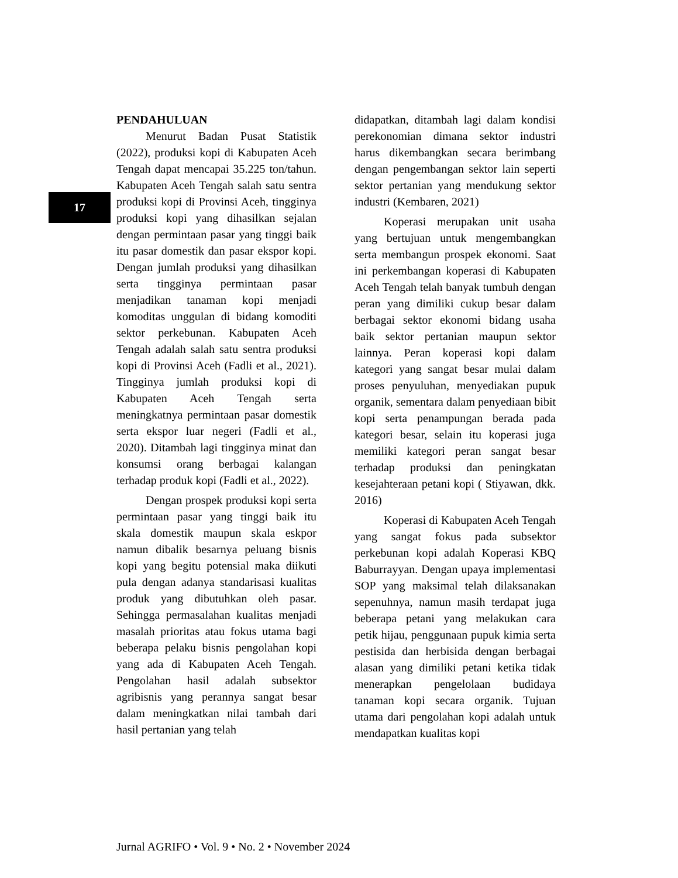17
PENDAHULUAN
Menurut Badan Pusat Statistik (2022), produksi kopi di Kabupaten Aceh Tengah dapat mencapai 35.225 ton/tahun. Kabupaten Aceh Tengah salah satu sentra produksi kopi di Provinsi Aceh, tingginya produksi kopi yang dihasilkan sejalan dengan permintaan pasar yang tinggi baik itu pasar domestik dan pasar ekspor kopi. Dengan jumlah produksi yang dihasilkan serta tingginya permintaan pasar menjadikan tanaman kopi menjadi komoditas unggulan di bidang komoditi sektor perkebunan. Kabupaten Aceh Tengah adalah salah satu sentra produksi kopi di Provinsi Aceh (Fadli et al., 2021). Tingginya jumlah produksi kopi di Kabupaten Aceh Tengah serta meningkatnya permintaan pasar domestik serta ekspor luar negeri (Fadli et al., 2020). Ditambah lagi tingginya minat dan konsumsi orang berbagai kalangan terhadap produk kopi (Fadli et al., 2022).
Dengan prospek produksi kopi serta permintaan pasar yang tinggi baik itu skala domestik maupun skala eskpor namun dibalik besarnya peluang bisnis kopi yang begitu potensial maka diikuti pula dengan adanya standarisasi kualitas produk yang dibutuhkan oleh pasar. Sehingga permasalahan kualitas menjadi masalah prioritas atau fokus utama bagi beberapa pelaku bisnis pengolahan kopi yang ada di Kabupaten Aceh Tengah. Pengolahan hasil adalah subsektor agribisnis yang perannya sangat besar dalam meningkatkan nilai tambah dari hasil pertanian yang telah
didapatkan, ditambah lagi dalam kondisi perekonomian dimana sektor industri harus dikembangkan secara berimbang dengan pengembangan sektor lain seperti sektor pertanian yang mendukung sektor industri (Kembaren, 2021)
Koperasi merupakan unit usaha yang bertujuan untuk mengembangkan serta membangun prospek ekonomi. Saat ini perkembangan koperasi di Kabupaten Aceh Tengah telah banyak tumbuh dengan peran yang dimiliki cukup besar dalam berbagai sektor ekonomi bidang usaha baik sektor pertanian maupun sektor lainnya. Peran koperasi kopi dalam kategori yang sangat besar mulai dalam proses penyuluhan, menyediakan pupuk organik, sementara dalam penyediaan bibit kopi serta penampungan berada pada kategori besar, selain itu koperasi juga memiliki kategori peran sangat besar terhadap produksi dan peningkatan kesejahteraan petani kopi ( Stiyawan, dkk. 2016)
Koperasi di Kabupaten Aceh Tengah yang sangat fokus pada subsektor perkebunan kopi adalah Koperasi KBQ Baburrayyan. Dengan upaya implementasi SOP yang maksimal telah dilaksanakan sepenuhnya, namun masih terdapat juga beberapa petani yang melakukan cara petik hijau, penggunaan pupuk kimia serta pestisida dan herbisida dengan berbagai alasan yang dimiliki petani ketika tidak menerapkan pengelolaan budidaya tanaman kopi secara organik. Tujuan utama dari pengolahan kopi adalah untuk mendapatkan kualitas kopi
Jurnal AGRIFO • Vol. 9 • No. 2 • November 2024